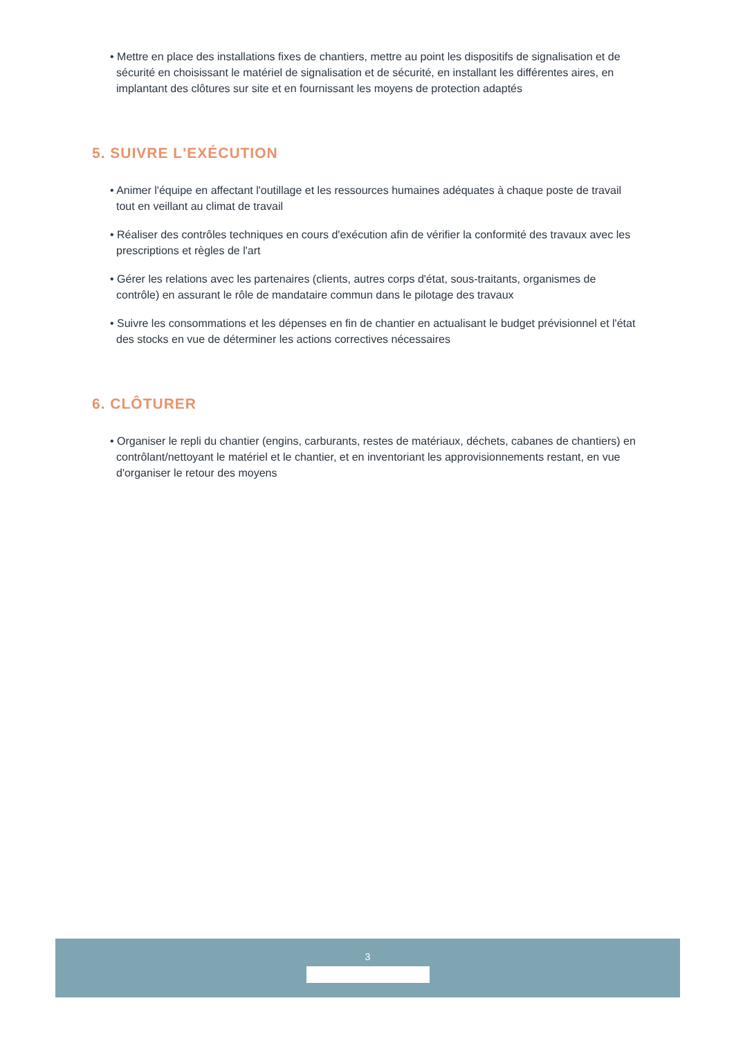• Mettre en place des installations fixes de chantiers, mettre au point les dispositifs de signalisation et de sécurité en choisissant le matériel de signalisation et de sécurité, en installant les différentes aires, en implantant des clôtures sur site et en fournissant les moyens de protection adaptés
5. SUIVRE L'EXÉCUTION
• Animer l'équipe en affectant l'outillage et les ressources humaines adéquates à chaque poste de travail tout en veillant au climat de travail
• Réaliser des contrôles techniques en cours d'exécution afin de vérifier la conformité des travaux avec les prescriptions et règles de l'art
• Gérer les relations avec les partenaires (clients, autres corps d'état, sous-traitants, organismes de contrôle) en assurant le rôle de mandataire commun dans le pilotage des travaux
• Suivre les consommations et les dépenses en fin de chantier en actualisant le budget prévisionnel et l'état des stocks en vue de déterminer les actions correctives nécessaires
6. CLÔTURER
• Organiser le repli du chantier (engins, carburants, restes de matériaux, déchets, cabanes de chantiers) en contrôlant/nettoyant le matériel et le chantier, et en inventoriant les approvisionnements restant, en vue d'organiser le retour des moyens
3